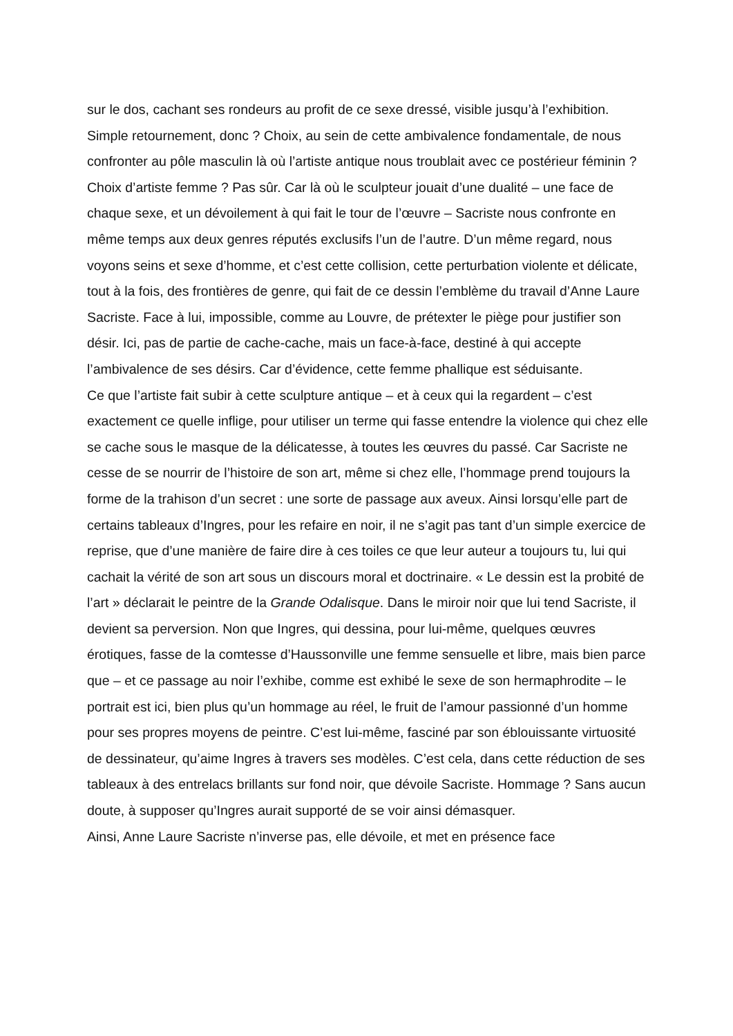sur le dos, cachant ses rondeurs au profit de ce sexe dressé, visible jusqu’à l’exhibition. Simple retournement, donc ? Choix, au sein de cette ambivalence fondamentale, de nous confronter au pôle masculin là où l’artiste antique nous troublait avec ce postérieur féminin ? Choix d’artiste femme ? Pas sûr. Car là où le sculpteur jouait d’une dualité – une face de chaque sexe, et un dévoilement à qui fait le tour de l’œuvre – Sacriste nous confronte en même temps aux deux genres réputés exclusifs l’un de l’autre. D’un même regard, nous voyons seins et sexe d’homme, et c’est cette collision, cette perturbation violente et délicate, tout à la fois, des frontières de genre, qui fait de ce dessin l’emblème du travail d’Anne Laure Sacriste. Face à lui, impossible, comme au Louvre, de prétexter le piège pour justifier son désir. Ici, pas de partie de cache-cache, mais un face-à-face, destiné à qui accepte l’ambivalence de ses désirs. Car d’évidence, cette femme phallique est séduisante.
Ce que l’artiste fait subir à cette sculpture antique – et à ceux qui la regardent – c’est exactement ce quelle inflige, pour utiliser un terme qui fasse entendre la violence qui chez elle se cache sous le masque de la délicatesse, à toutes les œuvres du passé. Car Sacriste ne cesse de se nourrir de l’histoire de son art, même si chez elle, l’hommage prend toujours la forme de la trahison d’un secret : une sorte de passage aux aveux. Ainsi lorsqu’elle part de certains tableaux d’Ingres, pour les refaire en noir, il ne s’agit pas tant d’un simple exercice de reprise, que d’une manière de faire dire à ces toiles ce que leur auteur a toujours tu, lui qui cachait la vérité de son art sous un discours moral et doctrinaire. « Le dessin est la probité de l’art » déclarait le peintre de la Grande Odalisque. Dans le miroir noir que lui tend Sacriste, il devient sa perversion. Non que Ingres, qui dessina, pour lui-même, quelques œuvres érotiques, fasse de la comtesse d’Haussonville une femme sensuelle et libre, mais bien parce que – et ce passage au noir l’exhibe, comme est exhibé le sexe de son hermaphrodite – le portrait est ici, bien plus qu’un hommage au réel, le fruit de l’amour passionné d’un homme pour ses propres moyens de peintre. C’est lui-même, fasciné par son éblouissante virtuosité de dessinateur, qu’aime Ingres à travers ses modèles. C’est cela, dans cette réduction de ses tableaux à des entrelacs brillants sur fond noir, que dévoile Sacriste. Hommage ? Sans aucun doute, à supposer qu’Ingres aurait supporté de se voir ainsi démasquer.
Ainsi, Anne Laure Sacriste n’inverse pas, elle dévoile, et met en présence face